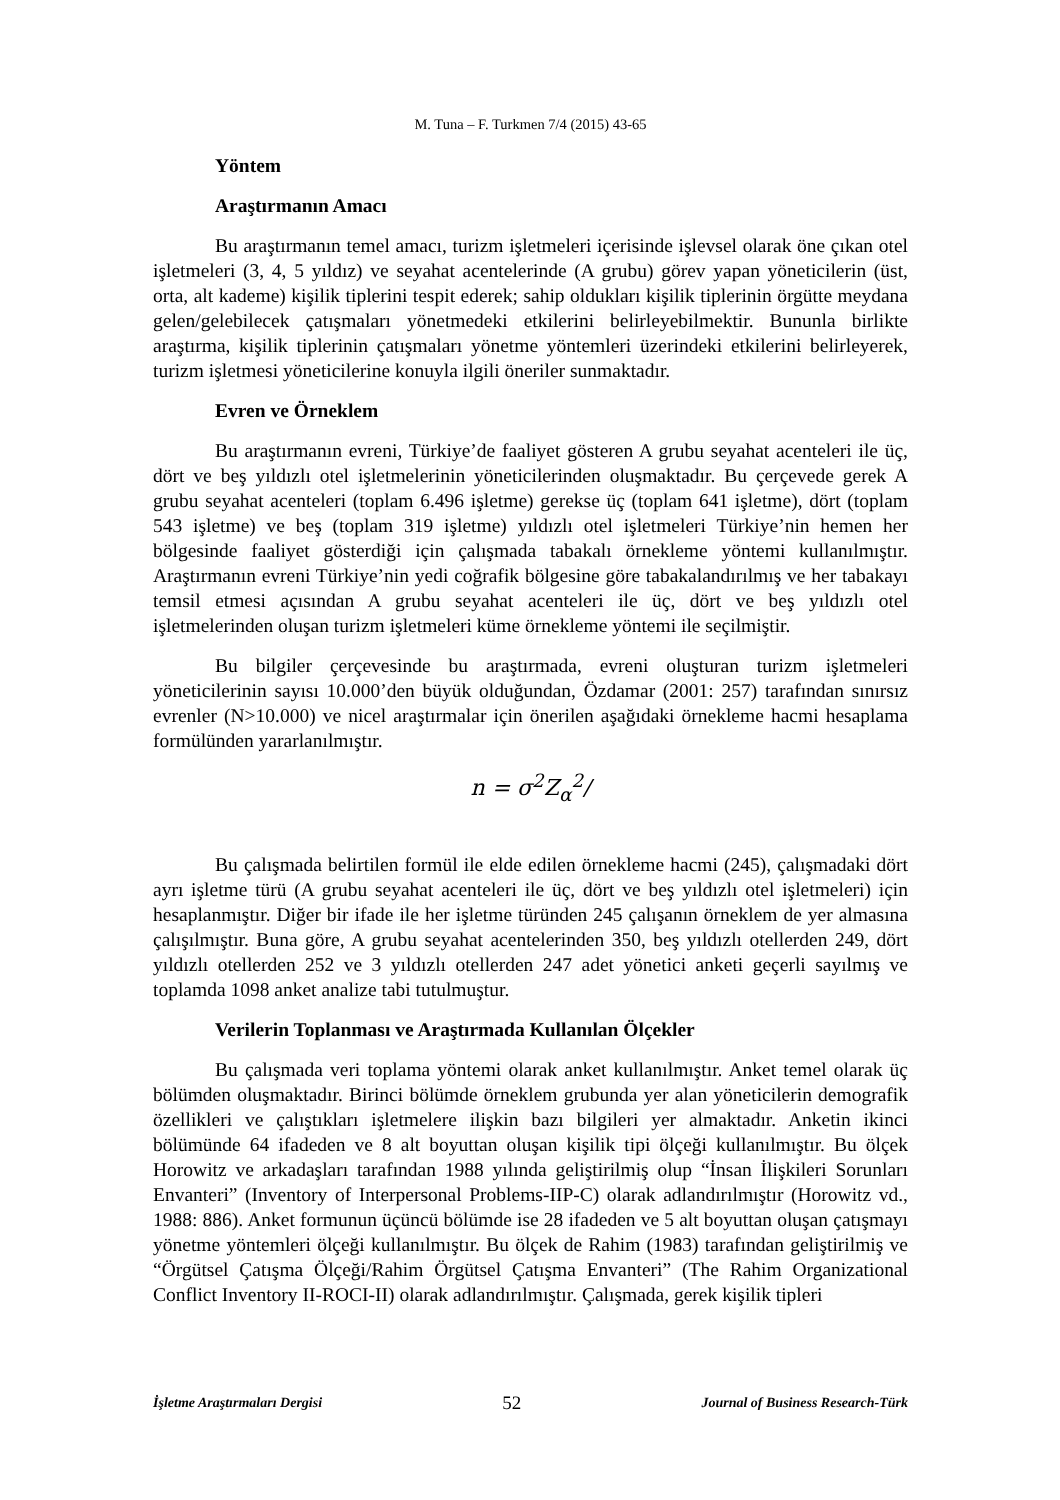M. Tuna – F. Turkmen 7/4 (2015) 43-65
Yöntem
Araştırmanın Amacı
Bu araştırmanın temel amacı, turizm işletmeleri içerisinde işlevsel olarak öne çıkan otel işletmeleri (3, 4, 5 yıldız) ve seyahat acentelerinde (A grubu) görev yapan yöneticilerin (üst, orta, alt kademe) kişilik tiplerini tespit ederek; sahip oldukları kişilik tiplerinin örgütte meydana gelen/gelebilecek çatışmaları yönetmedeki etkilerini belirleyebilmektir. Bununla birlikte araştırma, kişilik tiplerinin çatışmaları yönetme yöntemleri üzerindeki etkilerini belirleyerek, turizm işletmesi yöneticilerine konuyla ilgili öneriler sunmaktadır.
Evren ve Örneklem
Bu araştırmanın evreni, Türkiye’de faaliyet gösteren A grubu seyahat acenteleri ile üç, dört ve beş yıldızlı otel işletmelerinin yöneticilerinden oluşmaktadır. Bu çerçevede gerek A grubu seyahat acenteleri (toplam 6.496 işletme) gerekse üç (toplam 641 işletme), dört (toplam 543 işletme) ve beş (toplam 319 işletme) yıldızlı otel işletmeleri Türkiye’nin hemen her bölgesinde faaliyet gösterdiği için çalışmada tabakalı örnekleme yöntemi kullanılmıştır. Araştırmanın evreni Türkiye’nin yedi coğrafik bölgesine göre tabakalandırılmış ve her tabakayı temsil etmesi açısından A grubu seyahat acenteleri ile üç, dört ve beş yıldızlı otel işletmelerinden oluşan turizm işletmeleri küme örnekleme yöntemi ile seçilmiştir.
Bu bilgiler çerçevesinde bu araştırmada, evreni oluşturan turizm işletmeleri yöneticilerinin sayısı 10.000’den büyük olduğundan, Özdamar (2001: 257) tarafından sınırsız evrenler (N>10.000) ve nicel araştırmalar için önerilen aşağıdaki örnekleme hacmi hesaplama formülünden yararlanılmıştır.
n = σ<sup>2</sup>Z<sub>α</sub><sup>2</sup>/
Bu çalışmada belirtilen formül ile elde edilen örnekleme hacmi (245), çalışmadaki dört ayrı işletme türü (A grubu seyahat acenteleri ile üç, dört ve beş yıldızlı otel işletmeleri) için hesaplanmıştır. Diğer bir ifade ile her işletme türünden 245 çalışanın örneklem de yer almasına çalışılmıştır. Buna göre, A grubu seyahat acentelerinden 350, beş yıldızlı otellerden 249, dört yıldızlı otellerden 252 ve 3 yıldızlı otellerden 247 adet yönetici anketi geçerli sayılmış ve toplamda 1098 anket analize tabi tutulmuştur.
Verilerin Toplanması ve Araştırmada Kullanılan Ölçekler
Bu çalışmada veri toplama yöntemi olarak anket kullanılmıştır. Anket temel olarak üç bölümden oluşmaktadır. Birinci bölümde örneklem grubunda yer alan yöneticilerin demografik özellikleri ve çalıştıkları işletmelere ilişkin bazı bilgileri yer almaktadır. Anketin ikinci bölümünde 64 ifadeden ve 8 alt boyuttan oluşan kişilik tipi ölçeği kullanılmıştır. Bu ölçek Horowitz ve arkadaşları tarafından 1988 yılında geliştirilmiş olup “İnsan İlişkileri Sorunları Envanteri” (Inventory of Interpersonal Problems-IIP-C) olarak adlandırılmıştır (Horowitz vd., 1988: 886). Anket formunun üçüncü bölümde ise 28 ifadeden ve 5 alt boyuttan oluşan çatışmayı yönetme yöntemleri ölçeği kullanılmıştır. Bu ölçek de Rahim (1983) tarafından geliştirilmiş ve “Örgütsel Çatışma Ölçeği/Rahim Örgütsel Çatışma Envanteri” (The Rahim Organizational Conflict Inventory II-ROCI-II) olarak adlandırılmıştır. Çalışmada, gerek kişilik tipleri
İşletme Araştırmaları Dergisi 52 Journal of Business Research-Türk